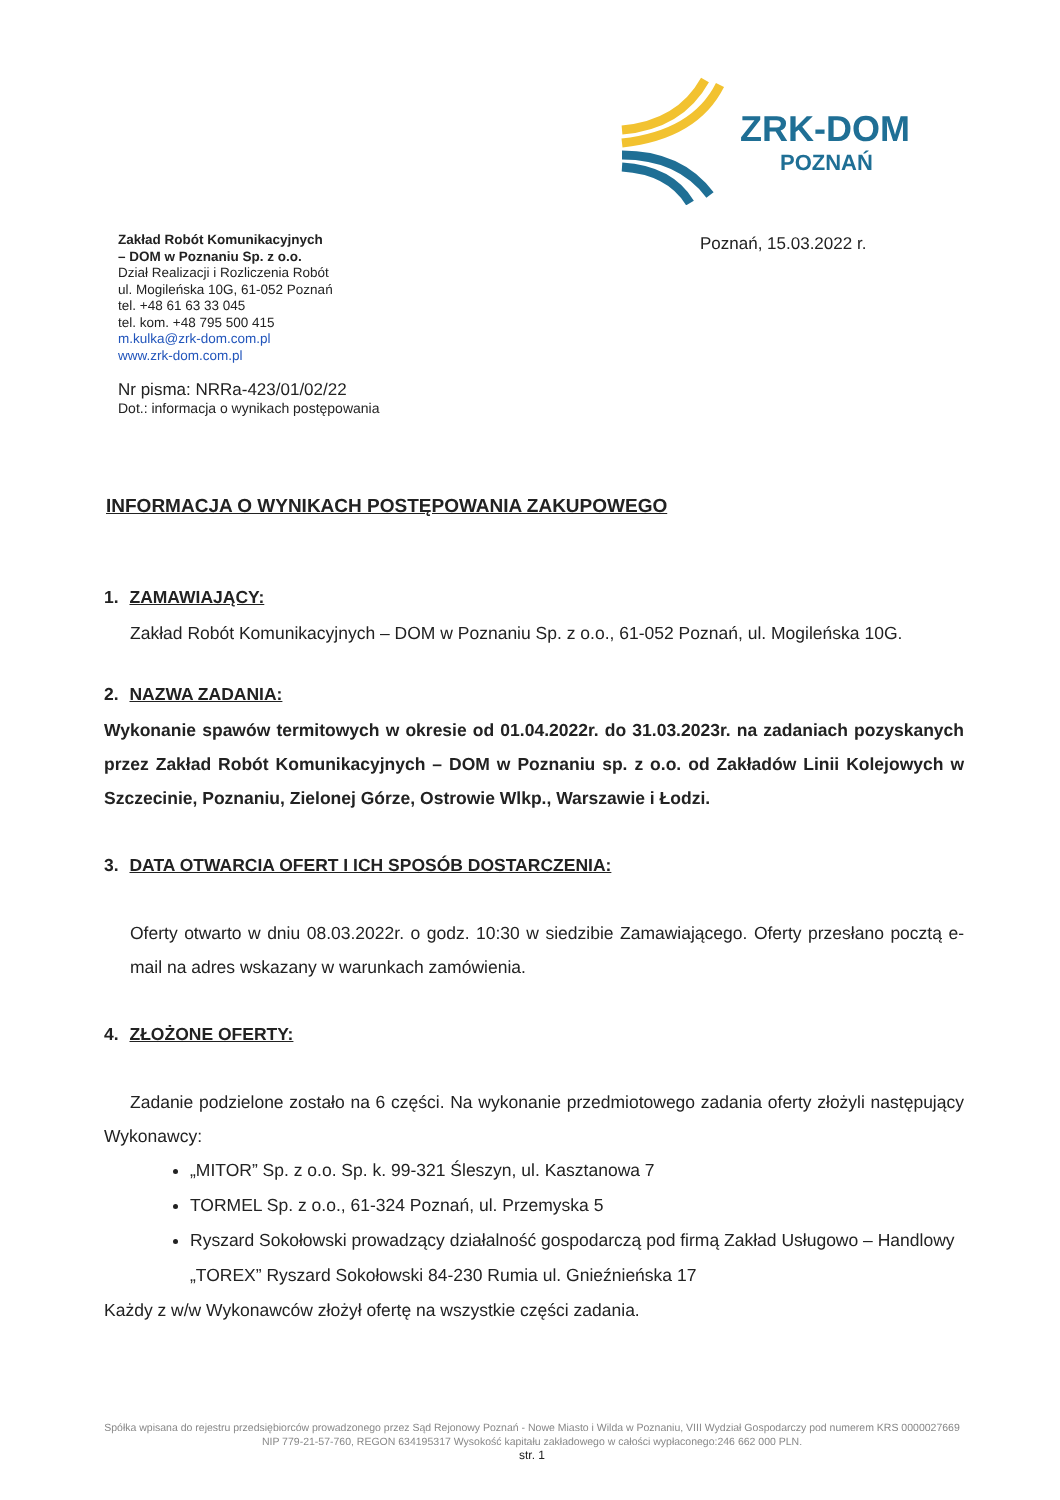ZRK-DOM
POZNAŃ
Zakład Robót Komunikacyjnych
– DOM w Poznaniu Sp. z o.o.
Dział Realizacji i Rozliczenia Robót
ul. Mogileńska 10G, 61-052 Poznań
tel. +48 61 63 33 045
tel. kom. +48 795 500 415
m.kulka@zrk-dom.com.pl
www.zrk-dom.com.pl
Poznań, 15.03.2022 r.
Nr pisma: NRRa-423/01/02/22
Dot.: informacja o wynikach postępowania
INFORMACJA O WYNIKACH POSTĘPOWANIA ZAKUPOWEGO
1. ZAMAWIAJĄCY:
Zakład Robót Komunikacyjnych – DOM w Poznaniu Sp. z o.o., 61-052 Poznań, ul. Mogileńska 10G.
2. NAZWA ZADANIA:
Wykonanie spawów termitowych w okresie od 01.04.2022r. do 31.03.2023r. na zadaniach pozyskanych przez Zakład Robót Komunikacyjnych – DOM w Poznaniu sp. z o.o. od Zakładów Linii Kolejowych w Szczecinie, Poznaniu, Zielonej Górze, Ostrowie Wlkp., Warszawie i Łodzi.
3. DATA OTWARCIA OFERT I ICH SPOSÓB DOSTARCZENIA:
Oferty otwarto w dniu 08.03.2022r. o godz. 10:30 w siedzibie Zamawiającego. Oferty przesłano pocztą e-mail na adres wskazany w warunkach zamówienia.
4. ZŁOŻONE OFERTY:
Zadanie podzielone zostało na 6 części. Na wykonanie przedmiotowego zadania oferty złożyli następujący Wykonawcy:
„MITOR” Sp. z o.o. Sp. k. 99-321 Śleszyn, ul. Kasztanowa 7
TORMEL Sp. z o.o., 61-324 Poznań, ul. Przemyska 5
Ryszard Sokołowski prowadzący działalność gospodarczą pod firmą Zakład Usługowo – Handlowy „TOREX” Ryszard Sokołowski 84-230 Rumia ul. Gnieźnieńska 17
Każdy z w/w Wykonawców złożył ofertę na wszystkie części zadania.
Spółka wpisana do rejestru przedsiębiorców prowadzonego przez Sąd Rejonowy Poznań - Nowe Miasto i Wilda w Poznaniu, VIII Wydział Gospodarczy pod numerem KRS 0000027669 NIP 779-21-57-760, REGON 634195317 Wysokość kapitału zakładowego w całości wypłaconego:246 662 000 PLN.
str. 1